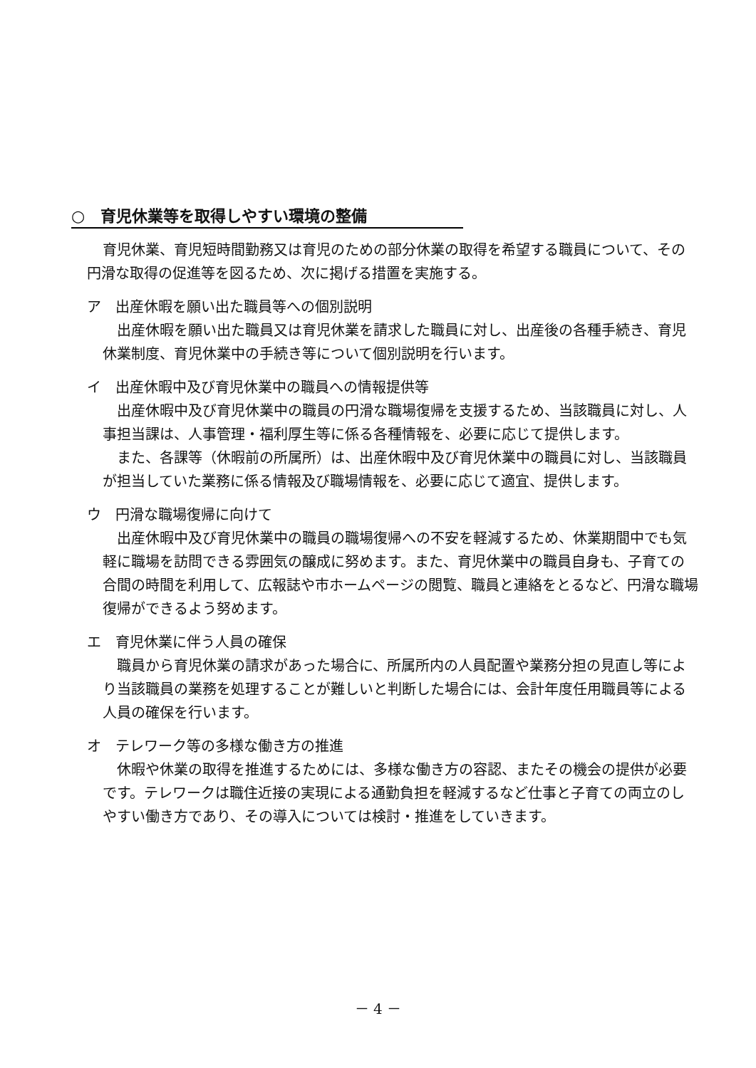○　育児休業等を取得しやすい環境の整備
育児休業、育児短時間勤務又は育児のための部分休業の取得を希望する職員について、その円滑な取得の促進等を図るため、次に掲げる措置を実施する。
ア　出産休暇を願い出た職員等への個別説明
出産休暇を願い出た職員又は育児休業を請求した職員に対し、出産後の各種手続き、育児休業制度、育児休業中の手続き等について個別説明を行います。
イ　出産休暇中及び育児休業中の職員への情報提供等
出産休暇中及び育児休業中の職員の円滑な職場復帰を支援するため、当該職員に対し、人事担当課は、人事管理・福利厚生等に係る各種情報を、必要に応じて提供します。
また、各課等（休暇前の所属所）は、出産休暇中及び育児休業中の職員に対し、当該職員が担当していた業務に係る情報及び職場情報を、必要に応じて適宜、提供します。
ウ　円滑な職場復帰に向けて
出産休暇中及び育児休業中の職員の職場復帰への不安を軽減するため、休業期間中でも気軽に職場を訪問できる雰囲気の醸成に努めます。また、育児休業中の職員自身も、子育ての合間の時間を利用して、広報誌や市ホームページの閲覧、職員と連絡をとるなど、円滑な職場復帰ができるよう努めます。
エ　育児休業に伴う人員の確保
職員から育児休業の請求があった場合に、所属所内の人員配置や業務分担の見直し等により当該職員の業務を処理することが難しいと判断した場合には、会計年度任用職員等による人員の確保を行います。
オ　テレワーク等の多様な働き方の推進
休暇や休業の取得を推進するためには、多様な働き方の容認、またその機会の提供が必要です。テレワークは職住近接の実現による通勤負担を軽減するなど仕事と子育ての両立のしやすい働き方であり、その導入については検討・推進をしていきます。
－ 4 －